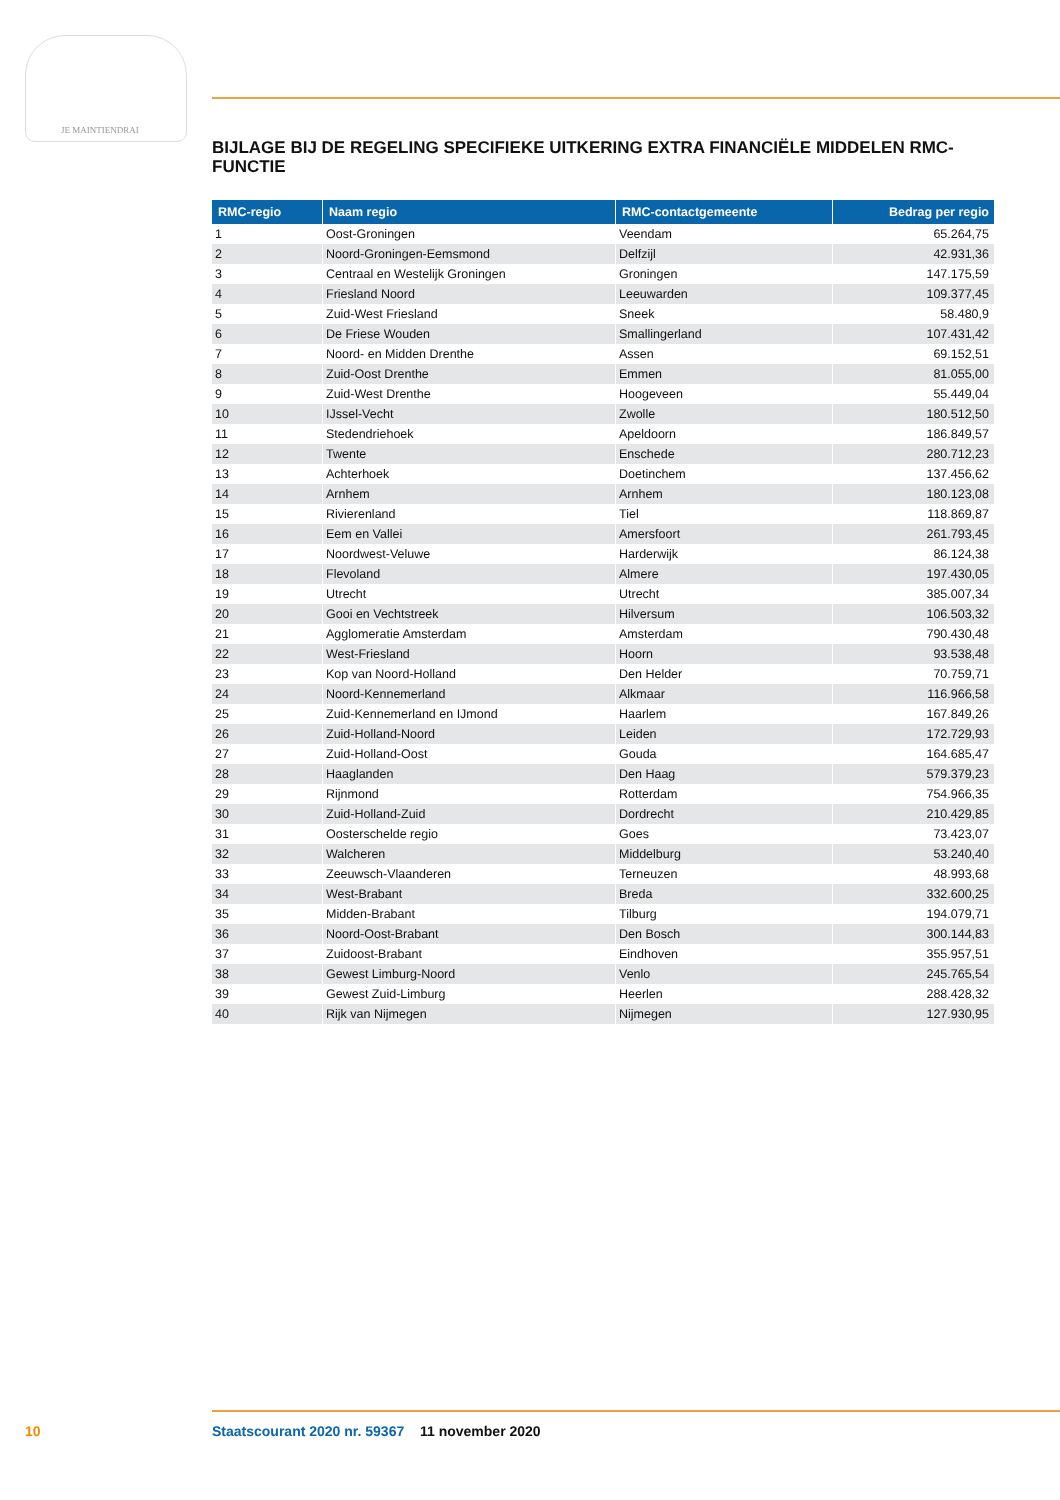JE MAINTIENDRAI
BIJLAGE BIJ DE REGELING SPECIFIEKE UITKERING EXTRA FINANCIËLE MIDDELEN RMC-FUNCTIE
| RMC-regio | Naam regio | RMC-contactgemeente | Bedrag per regio |
| --- | --- | --- | --- |
| 1 | Oost-Groningen | Veendam | 65.264,75 |
| 2 | Noord-Groningen-Eemsmond | Delfzijl | 42.931,36 |
| 3 | Centraal en Westelijk Groningen | Groningen | 147.175,59 |
| 4 | Friesland Noord | Leeuwarden | 109.377,45 |
| 5 | Zuid-West Friesland | Sneek | 58.480,9 |
| 6 | De Friese Wouden | Smallingerland | 107.431,42 |
| 7 | Noord- en Midden Drenthe | Assen | 69.152,51 |
| 8 | Zuid-Oost Drenthe | Emmen | 81.055,00 |
| 9 | Zuid-West Drenthe | Hoogeveen | 55.449,04 |
| 10 | IJssel-Vecht | Zwolle | 180.512,50 |
| 11 | Stedendriehoek | Apeldoorn | 186.849,57 |
| 12 | Twente | Enschede | 280.712,23 |
| 13 | Achterhoek | Doetinchem | 137.456,62 |
| 14 | Arnhem | Arnhem | 180.123,08 |
| 15 | Rivierenland | Tiel | 118.869,87 |
| 16 | Eem en Vallei | Amersfoort | 261.793,45 |
| 17 | Noordwest-Veluwe | Harderwijk | 86.124,38 |
| 18 | Flevoland | Almere | 197.430,05 |
| 19 | Utrecht | Utrecht | 385.007,34 |
| 20 | Gooi en Vechtstreek | Hilversum | 106.503,32 |
| 21 | Agglomeratie Amsterdam | Amsterdam | 790.430,48 |
| 22 | West-Friesland | Hoorn | 93.538,48 |
| 23 | Kop van Noord-Holland | Den Helder | 70.759,71 |
| 24 | Noord-Kennemerland | Alkmaar | 116.966,58 |
| 25 | Zuid-Kennemerland en IJmond | Haarlem | 167.849,26 |
| 26 | Zuid-Holland-Noord | Leiden | 172.729,93 |
| 27 | Zuid-Holland-Oost | Gouda | 164.685,47 |
| 28 | Haaglanden | Den Haag | 579.379,23 |
| 29 | Rijnmond | Rotterdam | 754.966,35 |
| 30 | Zuid-Holland-Zuid | Dordrecht | 210.429,85 |
| 31 | Oosterschelde regio | Goes | 73.423,07 |
| 32 | Walcheren | Middelburg | 53.240,40 |
| 33 | Zeeuwsch-Vlaanderen | Terneuzen | 48.993,68 |
| 34 | West-Brabant | Breda | 332.600,25 |
| 35 | Midden-Brabant | Tilburg | 194.079,71 |
| 36 | Noord-Oost-Brabant | Den Bosch | 300.144,83 |
| 37 | Zuidoost-Brabant | Eindhoven | 355.957,51 |
| 38 | Gewest Limburg-Noord | Venlo | 245.765,54 |
| 39 | Gewest Zuid-Limburg | Heerlen | 288.428,32 |
| 40 | Rijk van Nijmegen | Nijmegen | 127.930,95 |
10 Staatscourant 2020 nr. 59367 11 november 2020